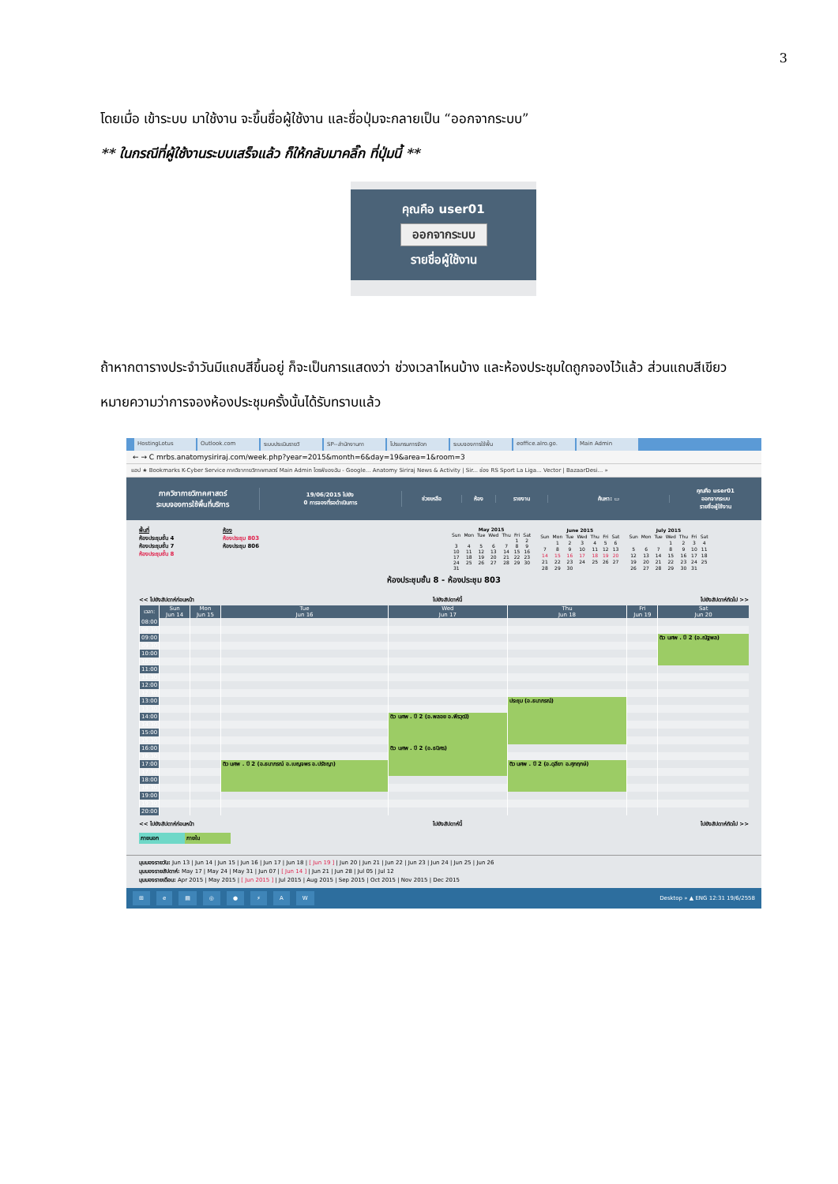3
โดยเมื่อ เข้าระบบ มาใช้งาน จะขึ้นชื่อผู้ใช้งาน และชื่อปุ่มจะกลายเป็น “ออกจากระบบ”
** ในกรณีที่ผู้ใช้งานระบบเสร็จแล้ว ก็ให้กลับมาคลิ๊ก ที่ปุ่มนี้ **
คุณคือ user01
ออกจากระบบ
รายชื่อผู้ใช้งาน
ถ้าหากตารางประจำวันมีแถบสีขึ้นอยู่ ก็จะเป็นการแสดงว่า ช่วงเวลาไหนบ้าง และห้องประชุมใดถูกจองไว้แล้ว ส่วนแถบสีเขียวหมายความว่าการจองห้องประชุมครั้งนั้นได้รับทราบแล้ว
HostingLotus Outlook.com ระบบประเมินรายวิ SP--สำนักงานกา โปรแกรมการจัดก ระบบจองการใช้พื้น eoffice.alro.go. Main Admin
← → C mrbs.anatomysiriraj.com/week.php?year=2015&month=6&day=19&area=1&room=3
แอป ★ Bookmarks K-Cyber Service ภาควิชากายวิภาคศาสตร์ Main Admin ไดรฟ์ของฉัน - Google... Anatomy Siriraj News & Activity | Sir... ช่อง RS Sport La Liga... Vector | BazaarDesi... »
ภาควิชากายวิภาคศาสตร์
ระบบจองการใช้พื้นที่บริการ
19/06/2015 ไปยัง
0 การจองที่รอดำเนินการ
ช่วยเหลือ ห้อง รายงาน ค้นหา: ▭
คุณคือ user01
ออกจากระบบ
รายชื่อผู้ใช้งาน
พื้นที่
ห้องประชุมชั้น 4
ห้องประชุมชั้น 7
ห้องประชุมชั้น 8
ห้อง
ห้องประชุม 803
ห้องประชุม 806
| May 2015 | | | | | | |
| Sun | Mon | Tue | Wed | Thu | Fri | Sat |
| | | | | | 1 | 2 |
| 3 | 4 | 5 | 6 | 7 | 8 | 9 |
| 10 | 11 | 12 | 13 | 14 | 15 | 16 |
| 17 | 18 | 19 | 20 | 21 | 22 | 23 |
| 24 | 25 | 26 | 27 | 28 | 29 | 30 |
| 31 | | | | | | |
| June 2015 | | | | | | |
| Sun | Mon | Tue | Wed | Thu | Fri | Sat |
| | 1 | 2 | 3 | 4 | 5 | 6 |
| 7 | 8 | 9 | 10 | 11 | 12 | 13 |
| 14 | 15 | 16 | 17 | 18 | 19 | 20 |
| 21 | 22 | 23 | 24 | 25 | 26 | 27 |
| 28 | 29 | 30 | | | | |
| July 2015 | | | | | | |
| Sun | Mon | Tue | Wed | Thu | Fri | Sat |
| | | | 1 | 2 | 3 | 4 |
| 5 | 6 | 7 | 8 | 9 | 10 | 11 |
| 12 | 13 | 14 | 15 | 16 | 17 | 18 |
| 19 | 20 | 21 | 22 | 23 | 24 | 25 |
| 26 | 27 | 28 | 29 | 30 | 31 | |
ห้องประชุมชั้น 8 - ห้องประชุม 803
<< ไปยังสัปดาห์ก่อนหน้า ไปยังสัปดาห์นี้ ไปยังสัปดาห์ถัดไป >>
| เวลา: | Sun Jun 14 | Mon Jun 15 | Tue Jun 16 | Wed Jun 17 | Thu Jun 18 | Fri Jun 19 | Sat Jun 20 |
| --- | --- | --- | --- | --- | --- | --- | --- |
| 08:00 | | | | | | | |
| 08:30 | | | | | | | |
| 09:00 | | | | | | | ติว นศพ . ปี 2 (อ.ณัฐพล) |
| 09:30 | | | | | | | |
| 10:00 | | | | | | | |
| 10:30 | | | | | | | |
| 11:00 | | | | | | | |
| 11:30 | | | | | | | |
| 12:00 | | | | | | | |
| 12:30 | | | | | | | |
| 13:00 | | | | | ประชุม (อ.ธนาภรณ์) | | |
| 13:30 | | | | | | | |
| 14:00 | | | | ติว นศพ . ปี 2 (อ.พลอย อ.พีรวุฒิ) | | | |
| 14:30 | | | | | | | |
| 15:00 | | | | | | | |
| 15:30 | | | | | | | |
| 16:00 | | | | ติว นศพ . ปี 2 (อ.ธนิศร) | | | |
| 16:30 | | | | | | | |
| 17:00 | | | ติว นศพ . ปี 2 (อ.ธนาภรณ์ อ.เบญจพร อ.ปรัชญา) | | ติว นศพ . ปี 2 (อ.ดุลียา อ.ศุภฤกษ์) | | |
| 17:30 | | | | | | | |
| 18:00 | | | | | | | |
| 18:30 | | | | | | | |
| 19:00 | | | | | | | |
| 19:30 | | | | | | | |
| 20:00 | | | | | | | |
<< ไปยังสัปดาห์ก่อนหน้า ไปยังสัปดาห์นี้ ไปยังสัปดาห์ถัดไป >>
ภายนอก ภายใน
มุมมองรายวัน: Jun 13 | Jun 14 | Jun 15 | Jun 16 | Jun 17 | Jun 18 | [ Jun 19 ] | Jun 20 | Jun 21 | Jun 22 | Jun 23 | Jun 24 | Jun 25 | Jun 26
มุมมองรายสัปดาห์: May 17 | May 24 | May 31 | Jun 07 | [ Jun 14 ] | Jun 21 | Jun 28 | Jul 05 | Jul 12
มุมมองรายเดือน: Apr 2015 | May 2015 | [ Jun 2015 ] | Jul 2015 | Aug 2015 | Sep 2015 | Oct 2015 | Nov 2015 | Dec 2015
⊞ e ▤ ◎ ● ⚡ AW Desktop » ▲ ENG 12:31 19/6/2558